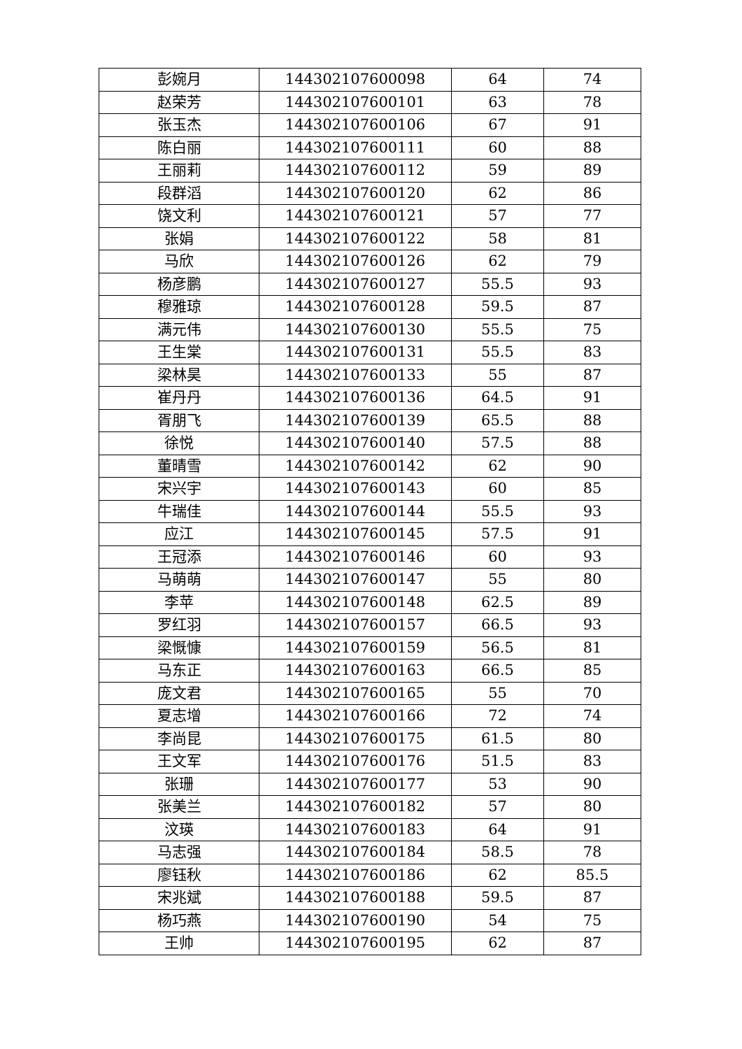| 彭婉月 | 144302107600098 | 64 | 74 |
| 赵荣芳 | 144302107600101 | 63 | 78 |
| 张玉杰 | 144302107600106 | 67 | 91 |
| 陈白丽 | 144302107600111 | 60 | 88 |
| 王丽莉 | 144302107600112 | 59 | 89 |
| 段群滔 | 144302107600120 | 62 | 86 |
| 饶文利 | 144302107600121 | 57 | 77 |
| 张娟 | 144302107600122 | 58 | 81 |
| 马欣 | 144302107600126 | 62 | 79 |
| 杨彦鹏 | 144302107600127 | 55.5 | 93 |
| 穆雅琼 | 144302107600128 | 59.5 | 87 |
| 满元伟 | 144302107600130 | 55.5 | 75 |
| 王生棠 | 144302107600131 | 55.5 | 83 |
| 梁林昊 | 144302107600133 | 55 | 87 |
| 崔丹丹 | 144302107600136 | 64.5 | 91 |
| 胥朋飞 | 144302107600139 | 65.5 | 88 |
| 徐悦 | 144302107600140 | 57.5 | 88 |
| 董晴雪 | 144302107600142 | 62 | 90 |
| 宋兴宇 | 144302107600143 | 60 | 85 |
| 牛瑞佳 | 144302107600144 | 55.5 | 93 |
| 应江 | 144302107600145 | 57.5 | 91 |
| 王冠添 | 144302107600146 | 60 | 93 |
| 马萌萌 | 144302107600147 | 55 | 80 |
| 李苹 | 144302107600148 | 62.5 | 89 |
| 罗红羽 | 144302107600157 | 66.5 | 93 |
| 梁慨慷 | 144302107600159 | 56.5 | 81 |
| 马东正 | 144302107600163 | 66.5 | 85 |
| 庞文君 | 144302107600165 | 55 | 70 |
| 夏志增 | 144302107600166 | 72 | 74 |
| 李尚昆 | 144302107600175 | 61.5 | 80 |
| 王文军 | 144302107600176 | 51.5 | 83 |
| 张珊 | 144302107600177 | 53 | 90 |
| 张美兰 | 144302107600182 | 57 | 80 |
| 汶瑛 | 144302107600183 | 64 | 91 |
| 马志强 | 144302107600184 | 58.5 | 78 |
| 廖钰秋 | 144302107600186 | 62 | 85.5 |
| 宋兆斌 | 144302107600188 | 59.5 | 87 |
| 杨巧燕 | 144302107600190 | 54 | 75 |
| 王帅 | 144302107600195 | 62 | 87 |